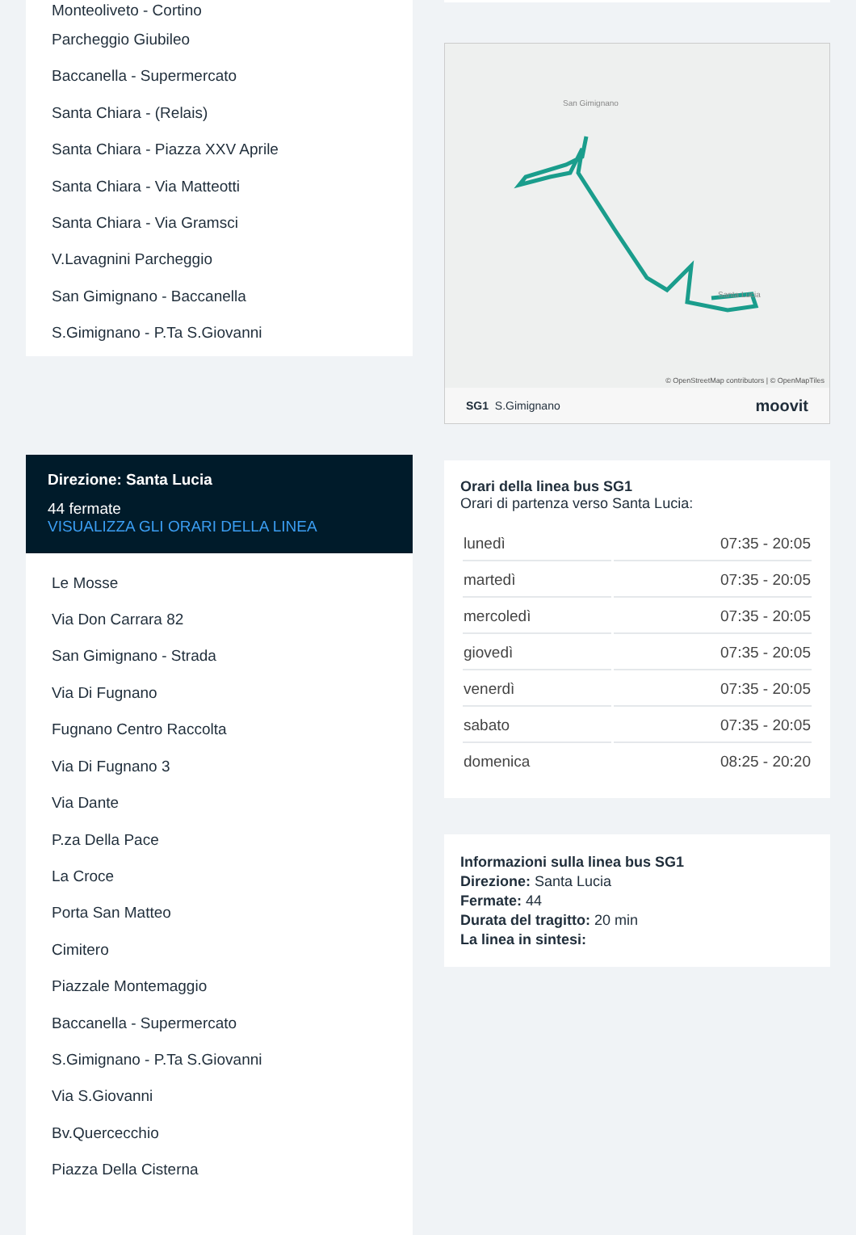Monteoliveto - Cortino
Parcheggio Giubileo
Baccanella - Supermercato
Santa Chiara - (Relais)
Santa Chiara - Piazza XXV Aprile
Santa Chiara - Via Matteotti
Santa Chiara - Via Gramsci
V.Lavagnini Parcheggio
San Gimignano - Baccanella
S.Gimignano - P.Ta S.Giovanni
Direzione: Santa Lucia
44 fermate
VISUALIZZA GLI ORARI DELLA LINEA
Le Mosse
Via Don Carrara 82
San Gimignano - Strada
Via Di Fugnano
Fugnano Centro Raccolta
Via Di Fugnano 3
Via Dante
P.za Della Pace
La Croce
Porta San Matteo
Cimitero
Piazzale Montemaggio
Baccanella - Supermercato
S.Gimignano - P.Ta S.Giovanni
Via S.Giovanni
Bv.Quercecchio
Piazza Della Cisterna
San Gimignano
Santa Lucia
© OpenStreetMap contributors | © OpenMapTiles
SG1 S.Gimignano moovit
Orari della linea bus SG1
Orari di partenza verso Santa Lucia:
| lunedì | 07:35 - 20:05 |
| martedì | 07:35 - 20:05 |
| mercoledì | 07:35 - 20:05 |
| giovedì | 07:35 - 20:05 |
| venerdì | 07:35 - 20:05 |
| sabato | 07:35 - 20:05 |
| domenica | 08:25 - 20:20 |
Informazioni sulla linea bus SG1
Direzione: Santa Lucia
Fermate: 44
Durata del tragitto: 20 min
La linea in sintesi: